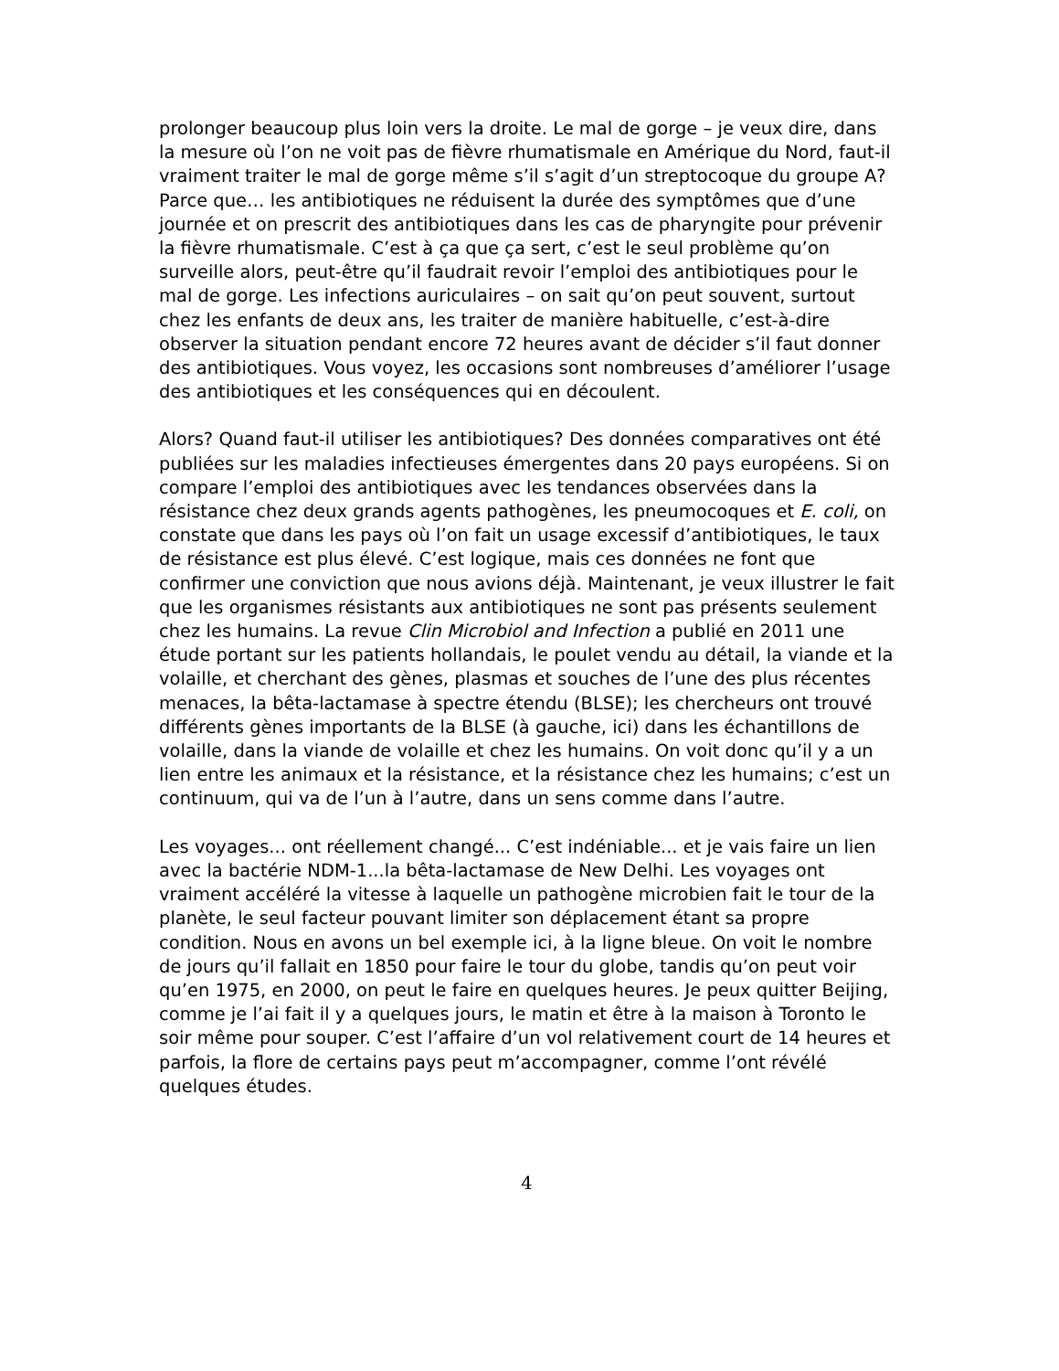prolonger beaucoup plus loin vers la droite. Le mal de gorge – je veux dire, dans la mesure où l’on ne voit pas de fièvre rhumatismale en Amérique du Nord, faut-il vraiment traiter le mal de gorge même s’il s’agit d’un streptocoque du groupe A? Parce que… les antibiotiques ne réduisent la durée des symptômes que d’une journée et on prescrit des antibiotiques dans les cas de pharyngite pour prévenir la fièvre rhumatismale. C’est à ça que ça sert, c’est le seul problème qu’on surveille alors, peut-être qu’il faudrait revoir l’emploi des antibiotiques pour le mal de gorge. Les infections auriculaires – on sait qu’on peut souvent, surtout chez les enfants de deux ans, les traiter de manière habituelle, c’est-à-dire observer la situation pendant encore 72 heures avant de décider s’il faut donner des antibiotiques. Vous voyez, les occasions sont nombreuses d’améliorer l’usage des antibiotiques et les conséquences qui en découlent.
Alors? Quand faut-il utiliser les antibiotiques? Des données comparatives ont été publiées sur les maladies infectieuses émergentes dans 20 pays européens. Si on compare l’emploi des antibiotiques avec les tendances observées dans la résistance chez deux grands agents pathogènes, les pneumocoques et E. coli, on constate que dans les pays où l’on fait un usage excessif d’antibiotiques, le taux de résistance est plus élevé. C’est logique, mais ces données ne font que confirmer une conviction que nous avions déjà. Maintenant, je veux illustrer le fait que les organismes résistants aux antibiotiques ne sont pas présents seulement chez les humains. La revue Clin Microbiol and Infection a publié en 2011 une étude portant sur les patients hollandais, le poulet vendu au détail, la viande et la volaille, et cherchant des gènes, plasmas et souches de l’une des plus récentes menaces, la bêta-lactamase à spectre étendu (BLSE); les chercheurs ont trouvé différents gènes importants de la BLSE (à gauche, ici) dans les échantillons de volaille, dans la viande de volaille et chez les humains. On voit donc qu’il y a un lien entre les animaux et la résistance, et la résistance chez les humains; c’est un continuum, qui va de l’un à l’autre, dans un sens comme dans l’autre.
Les voyages... ont réellement changé... C’est indéniable... et je vais faire un lien avec la bactérie NDM-1...la bêta-lactamase de New Delhi. Les voyages ont vraiment accéléré la vitesse à laquelle un pathogène microbien fait le tour de la planète, le seul facteur pouvant limiter son déplacement étant sa propre condition. Nous en avons un bel exemple ici, à la ligne bleue. On voit le nombre de jours qu’il fallait en 1850 pour faire le tour du globe, tandis qu’on peut voir qu’en 1975, en 2000, on peut le faire en quelques heures. Je peux quitter Beijing, comme je l’ai fait il y a quelques jours, le matin et être à la maison à Toronto le soir même pour souper. C’est l’affaire d’un vol relativement court de 14 heures et parfois, la flore de certains pays peut m’accompagner, comme l’ont révélé quelques études.
4